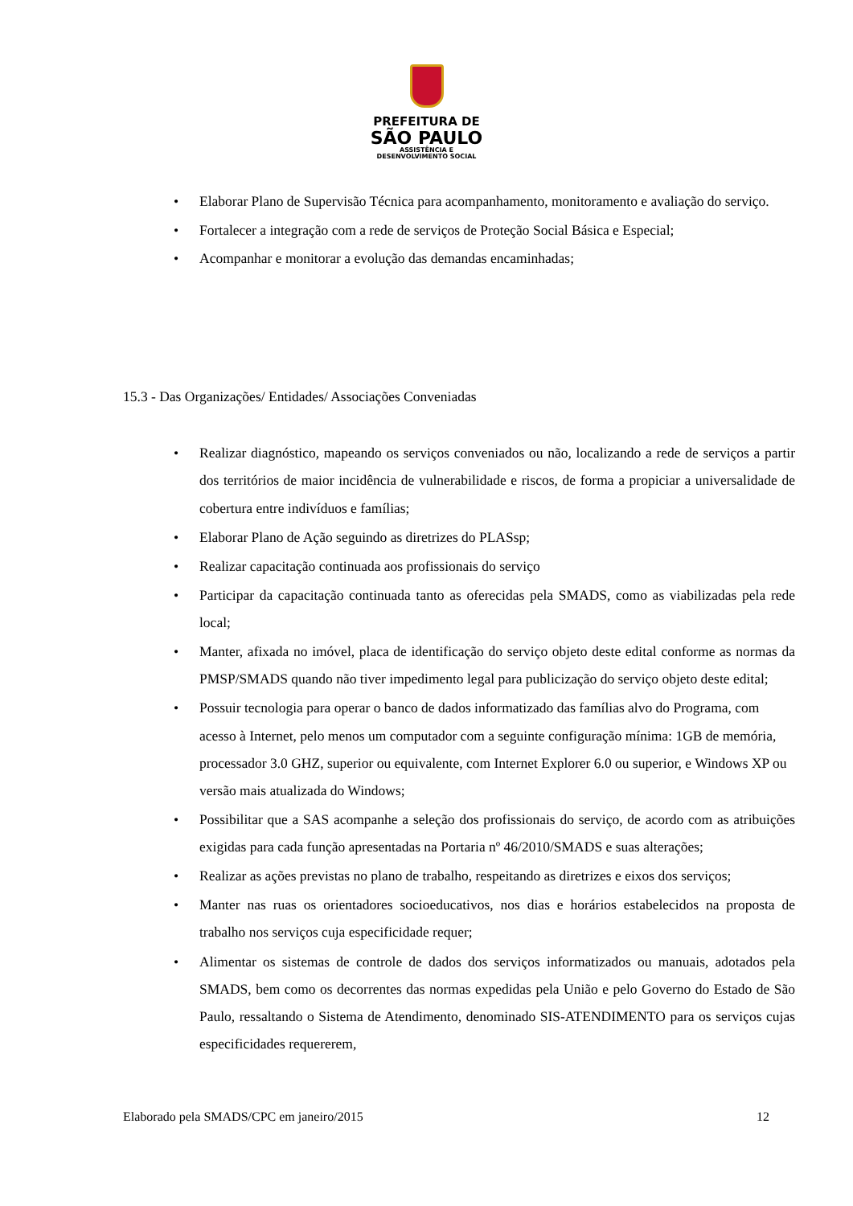PREFEITURA DE
SÃO PAULO
ASSISTÊNCIA E
DESENVOLVIMENTO SOCIAL
• Elaborar Plano de Supervisão Técnica para acompanhamento, monitoramento e avaliação do serviço.
• Fortalecer a integração com a rede de serviços de Proteção Social Básica e Especial;
• Acompanhar e monitorar a evolução das demandas encaminhadas;
15.3 - Das Organizações/ Entidades/ Associações Conveniadas
• Realizar diagnóstico, mapeando os serviços conveniados ou não, localizando a rede de serviços a partir dos territórios de maior incidência de vulnerabilidade e riscos, de forma a propiciar a universalidade de cobertura entre indivíduos e famílias;
• Elaborar Plano de Ação seguindo as diretrizes do PLASsp;
• Realizar capacitação continuada aos profissionais do serviço
• Participar da capacitação continuada tanto as oferecidas pela SMADS, como as viabilizadas pela rede local;
• Manter, afixada no imóvel, placa de identificação do serviço objeto deste edital conforme as normas da PMSP/SMADS quando não tiver impedimento legal para publicização do serviço objeto deste edital;
• Possuir tecnologia para operar o banco de dados informatizado das famílias alvo do Programa, com acesso à Internet, pelo menos um computador com a seguinte configuração mínima: 1GB de memória, processador 3.0 GHZ, superior ou equivalente, com Internet Explorer 6.0 ou superior, e Windows XP ou versão mais atualizada do Windows;
• Possibilitar que a SAS acompanhe a seleção dos profissionais do serviço, de acordo com as atribuições exigidas para cada função apresentadas na Portaria nº 46/2010/SMADS e suas alterações;
• Realizar as ações previstas no plano de trabalho, respeitando as diretrizes e eixos dos serviços;
• Manter nas ruas os orientadores socioeducativos, nos dias e horários estabelecidos na proposta de trabalho nos serviços cuja especificidade requer;
• Alimentar os sistemas de controle de dados dos serviços informatizados ou manuais, adotados pela SMADS, bem como os decorrentes das normas expedidas pela União e pelo Governo do Estado de São Paulo, ressaltando o Sistema de Atendimento, denominado SIS-ATENDIMENTO para os serviços cujas especificidades requererem,
Elaborado pela SMADS/CPC em janeiro/2015 12